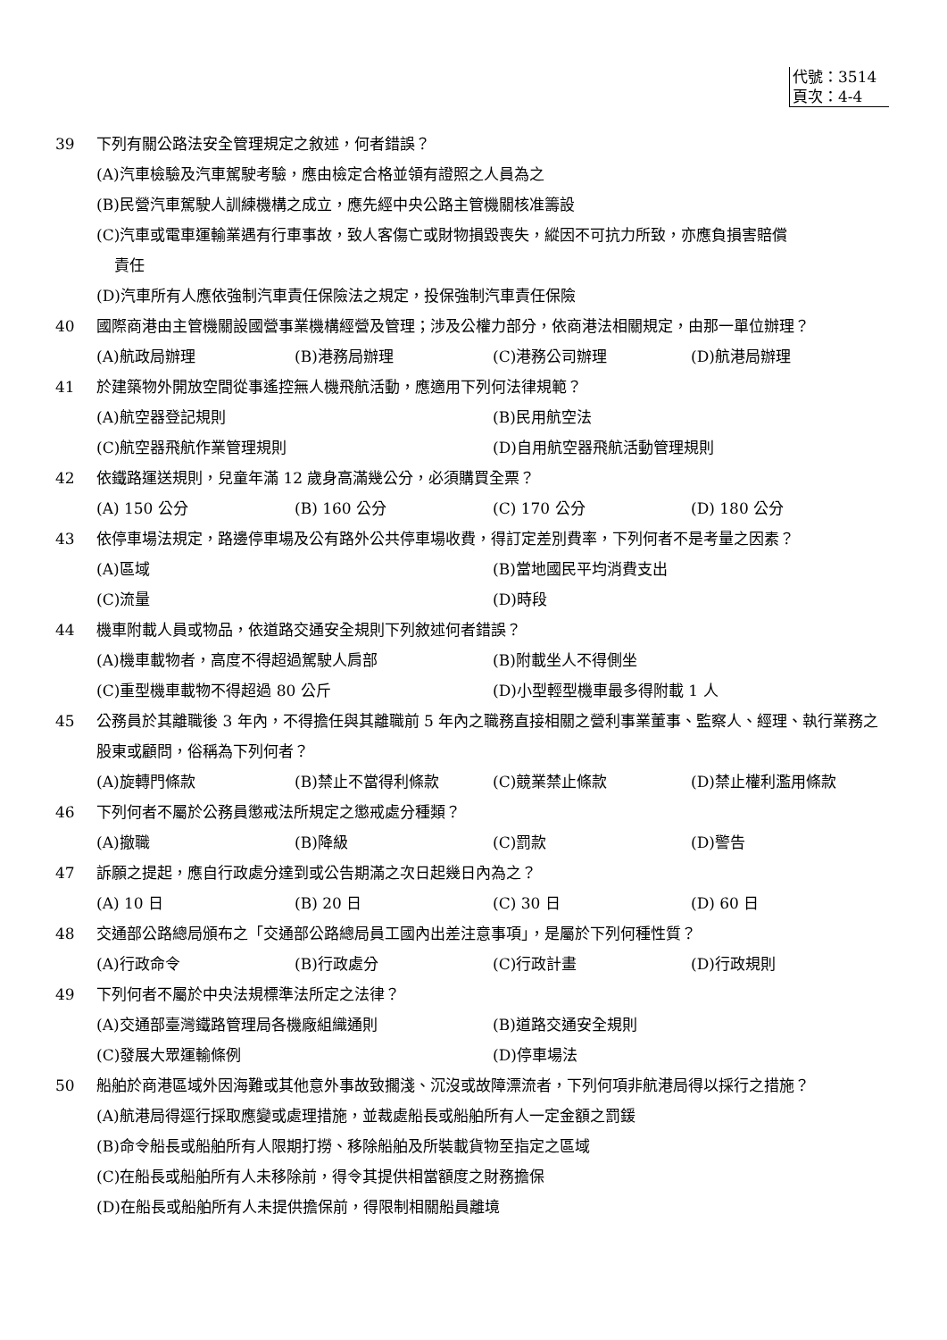代號：3514
頁次：4-4
39 下列有關公路法安全管理規定之敘述，何者錯誤？
(A)汽車檢驗及汽車駕駛考驗，應由檢定合格並領有證照之人員為之
(B)民營汽車駕駛人訓練機構之成立，應先經中央公路主管機關核准籌設
(C)汽車或電車運輸業遇有行車事故，致人客傷亡或財物損毀喪失，縱因不可抗力所致，亦應負損害賠償
責任
(D)汽車所有人應依強制汽車責任保險法之規定，投保強制汽車責任保險
40 國際商港由主管機關設國營事業機構經營及管理；涉及公權力部分，依商港法相關規定，由那一單位辦理？
(A)航政局辦理 (B)港務局辦理 (C)港務公司辦理 (D)航港局辦理
41 於建築物外開放空間從事遙控無人機飛航活動，應適用下列何法律規範？
(A)航空器登記規則 (B)民用航空法 (C)航空器飛航作業管理規則 (D)自用航空器飛航活動管理規則
42 依鐵路運送規則，兒童年滿 12 歲身高滿幾公分，必須購買全票？
(A) 150 公分 (B) 160 公分 (C) 170 公分 (D) 180 公分
43 依停車場法規定，路邊停車場及公有路外公共停車場收費，得訂定差別費率，下列何者不是考量之因素？
(A)區域 (B)當地國民平均消費支出 (C)流量 (D)時段
44 機車附載人員或物品，依道路交通安全規則下列敘述何者錯誤？
(A)機車載物者，高度不得超過駕駛人肩部 (B)附載坐人不得側坐 (C)重型機車載物不得超過 80 公斤 (D)小型輕型機車最多得附載 1 人
45 公務員於其離職後 3 年內，不得擔任與其離職前 5 年內之職務直接相關之營利事業董事、監察人、經理、執行業務之股東或顧問，俗稱為下列何者？
(A)旋轉門條款 (B)禁止不當得利條款 (C)競業禁止條款 (D)禁止權利濫用條款
46 下列何者不屬於公務員懲戒法所規定之懲戒處分種類？
(A)撤職 (B)降級 (C)罰款 (D)警告
47 訴願之提起，應自行政處分達到或公告期滿之次日起幾日內為之？
(A) 10 日 (B) 20 日 (C) 30 日 (D) 60 日
48 交通部公路總局頒布之「交通部公路總局員工國內出差注意事項」，是屬於下列何種性質？
(A)行政命令 (B)行政處分 (C)行政計畫 (D)行政規則
49 下列何者不屬於中央法規標準法所定之法律？
(A)交通部臺灣鐵路管理局各機廠組織通則 (B)道路交通安全規則 (C)發展大眾運輸條例 (D)停車場法
50 船舶於商港區域外因海難或其他意外事故致擱淺、沉沒或故障漂流者，下列何項非航港局得以採行之措施？
(A)航港局得逕行採取應變或處理措施，並裁處船長或船舶所有人一定金額之罰鍰
(B)命令船長或船舶所有人限期打撈、移除船舶及所裝載貨物至指定之區域
(C)在船長或船舶所有人未移除前，得令其提供相當額度之財務擔保
(D)在船長或船舶所有人未提供擔保前，得限制相關船員離境